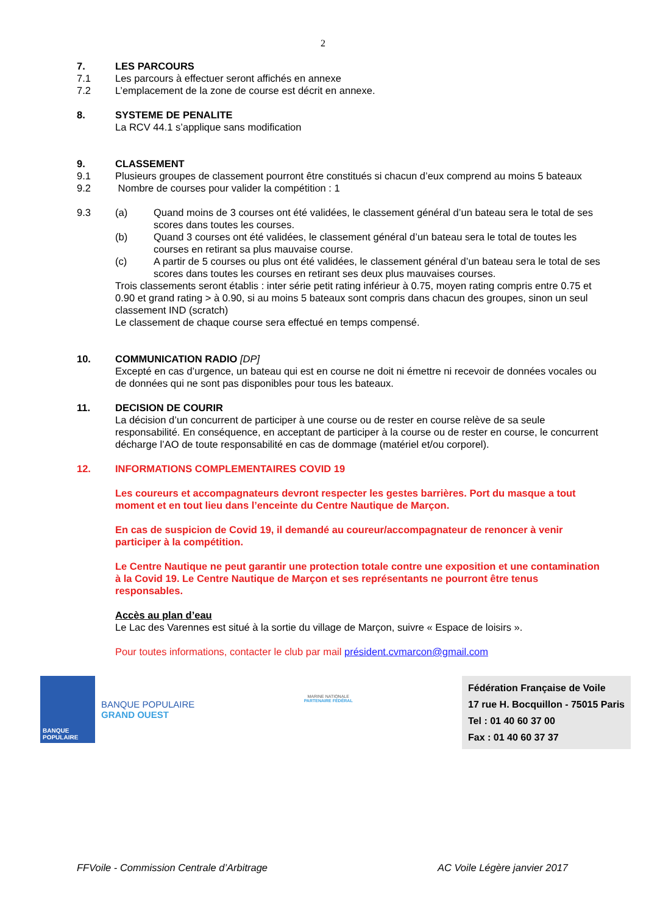2
7. LES PARCOURS
7.1 Les parcours à effectuer seront affichés en annexe
7.2 L’emplacement de la zone de course est décrit en annexe.
8. SYSTEME DE PENALITE
La RCV 44.1 s’applique sans modification
9. CLASSEMENT
9.1 Plusieurs groupes de classement pourront être constitués si chacun d’eux comprend au moins 5 bateaux
9.2 Nombre de courses pour valider la compétition : 1
9.3 (a) Quand moins de 3 courses ont été validées, le classement général d’un bateau sera le total de ses scores dans toutes les courses.
(b) Quand 3 courses ont été validées, le classement général d’un bateau sera le total de toutes les courses en retirant sa plus mauvaise course.
(c) A partir de 5 courses ou plus ont été validées, le classement général d’un bateau sera le total de ses scores dans toutes les courses en retirant ses deux plus mauvaises courses.
Trois classements seront établis : inter série petit rating inférieur à 0.75, moyen rating compris entre 0.75 et 0.90 et grand rating > à 0.90, si au moins 5 bateaux sont compris dans chacun des groupes, sinon un seul classement IND (scratch)
Le classement de chaque course sera effectué en temps compensé.
10. COMMUNICATION RADIO [DP]
Excepté en cas d’urgence, un bateau qui est en course ne doit ni émettre ni recevoir de données vocales ou de données qui ne sont pas disponibles pour tous les bateaux.
11. DECISION DE COURIR
La décision d’un concurrent de participer à une course ou de rester en course relève de sa seule responsabilité. En conséquence, en acceptant de participer à la course ou de rester en course, le concurrent décharge l’AO de toute responsabilité en cas de dommage (matériel et/ou corporel).
12. INFORMATIONS COMPLEMENTAIRES COVID 19
Les coureurs et accompagnateurs devront respecter les gestes barrières. Port du masque a tout moment et en tout lieu dans l’enceinte du Centre Nautique de Marçon.
En cas de suspicion de Covid 19, il demandé au coureur/accompagnateur de renoncer à venir participer à la compétition.
Le Centre Nautique ne peut garantir une protection totale contre une exposition et une contamination à la Covid 19. Le Centre Nautique de Marçon et ses représentants ne pourront être tenus responsables.
Accès au plan d’eau
Le Lac des Varennes est situé à la sortie du village de Marçon, suivre « Espace de loisirs ».
Pour toutes informations, contacter le club par mail président.cvmarcon@gmail.com
BANQUE POPULAIRE
BANQUE POPULAIRE
GRAND OUEST
MARINE NATIONALE
PARTENAIRE FÉDÉRAL
Fédération Française de Voile
17 rue H. Bocquillon - 75015 Paris
Tel : 01 40 60 37 00
Fax : 01 40 60 37 37
FFVoile - Commission Centrale d’Arbitrage AC Voile Légère janvier 2017